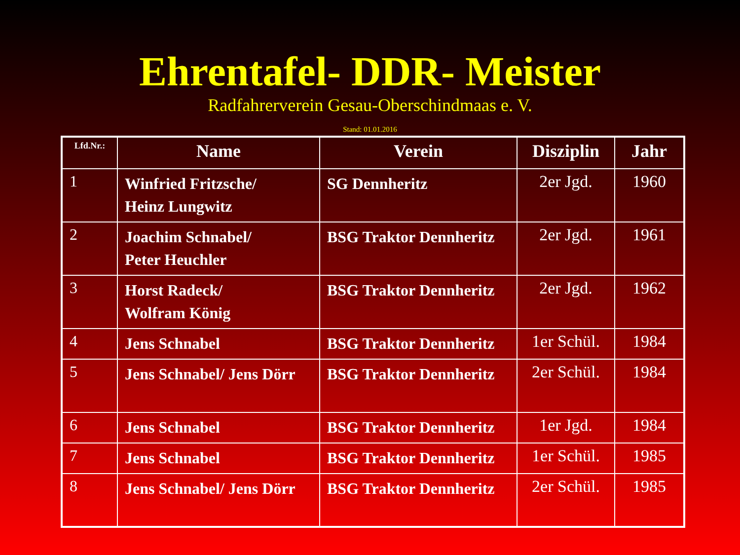Ehrentafel- DDR- Meister
Radfahrerverein Gesau-Oberschindmaas e. V.
Stand: 01.01.2016
| Lfd.Nr.: | Name | Verein | Disziplin | Jahr |
| --- | --- | --- | --- | --- |
| 1 | Winfried Fritzsche/ Heinz Lungwitz | SG Dennheritz | 2er Jgd. | 1960 |
| 2 | Joachim Schnabel/ Peter Heuchler | BSG Traktor Dennheritz | 2er Jgd. | 1961 |
| 3 | Horst Radeck/ Wolfram König | BSG Traktor Dennheritz | 2er Jgd. | 1962 |
| 4 | Jens Schnabel | BSG Traktor Dennheritz | 1er Schül. | 1984 |
| 5 | Jens Schnabel/ Jens Dörr | BSG Traktor Dennheritz | 2er Schül. | 1984 |
| 6 | Jens Schnabel | BSG Traktor Dennheritz | 1er Jgd. | 1984 |
| 7 | Jens Schnabel | BSG Traktor Dennheritz | 1er Schül. | 1985 |
| 8 | Jens Schnabel/ Jens Dörr | BSG Traktor Dennheritz | 2er Schül. | 1985 |